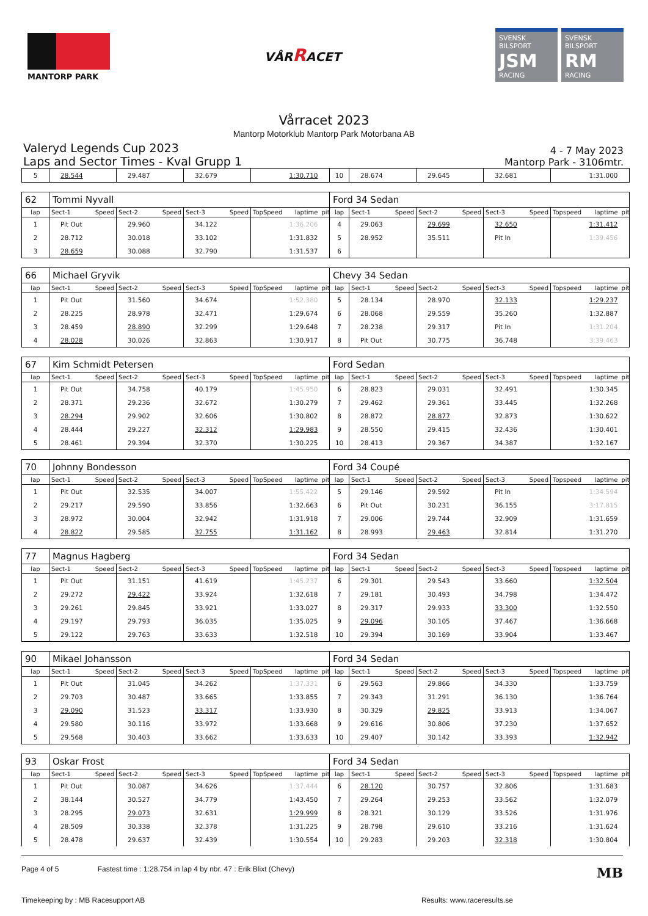MANTORP PARK
VÅRRACET
SVENSK BILSPORT
JSM
RACING
SVENSK BILSPORT
RM
RACING
Vårracet 2023
Mantorp Motorklub Mantorp Park Motorbana AB
Valeryd Legends Cup 2023
Laps and Sector Times - Kval Grupp 1
4 - 7 May 2023
Mantorp Park - 3106mtr.
| 5 | 28.544 | | 29.487 | | 32.679 | | | 1:30.710 | | 10 | 28.674 | | 29.645 | | 32.681 | | | 1:31.000 | |
| 62 | Tommi Nyvall | | | | | | | | | Ford 34 Sedan | | | | | | | | | |
| lap | Sect-1 | Speed | Sect-2 | Speed | Sect-3 | Speed | TopSpeed | laptime | pit | lap | Sect-1 | Speed | Sect-2 | Speed | Sect-3 | Speed | Topspeed | laptime | pit |
| 1 | Pit Out | | 29.960 | | 34.122 | | | 1:36.206 | | 4 | 29.063 | | 29.699 | | 32.650 | | | 1:31.412 | |
| 2 | 28.712 | | 30.018 | | 33.102 | | | 1:31.832 | | 5 | 28.952 | | 35.511 | | Pit In | | | 1:39.456 | |
| 3 | 28.659 | | 30.088 | | 32.790 | | | 1:31.537 | | 6 | | | | | | | | | |
| 66 | Michael Gryvik | | | | | | | | | Chevy 34 Sedan | | | | | | | | | |
| lap | Sect-1 | Speed | Sect-2 | Speed | Sect-3 | Speed | TopSpeed | laptime | pit | lap | Sect-1 | Speed | Sect-2 | Speed | Sect-3 | Speed | Topspeed | laptime | pit |
| 1 | Pit Out | | 31.560 | | 34.674 | | | 1:52.380 | | 5 | 28.134 | | 28.970 | | 32.133 | | | 1:29.237 | |
| 2 | 28.225 | | 28.978 | | 32.471 | | | 1:29.674 | | 6 | 28.068 | | 29.559 | | 35.260 | | | 1:32.887 | |
| 3 | 28.459 | | 28.890 | | 32.299 | | | 1:29.648 | | 7 | 28.238 | | 29.317 | | Pit In | | | 1:31.204 | |
| 4 | 28.028 | | 30.026 | | 32.863 | | | 1:30.917 | | 8 | Pit Out | | 30.775 | | 36.748 | | | 3:39.463 | |
| 67 | Kim Schmidt Petersen | | | | | | | | | Ford Sedan | | | | | | | | | |
| lap | Sect-1 | Speed | Sect-2 | Speed | Sect-3 | Speed | TopSpeed | laptime | pit | lap | Sect-1 | Speed | Sect-2 | Speed | Sect-3 | Speed | Topspeed | laptime | pit |
| 1 | Pit Out | | 34.758 | | 40.179 | | | 1:45.950 | | 6 | 28.823 | | 29.031 | | 32.491 | | | 1:30.345 | |
| 2 | 28.371 | | 29.236 | | 32.672 | | | 1:30.279 | | 7 | 29.462 | | 29.361 | | 33.445 | | | 1:32.268 | |
| 3 | 28.294 | | 29.902 | | 32.606 | | | 1:30.802 | | 8 | 28.872 | | 28.877 | | 32.873 | | | 1:30.622 | |
| 4 | 28.444 | | 29.227 | | 32.312 | | | 1:29.983 | | 9 | 28.550 | | 29.415 | | 32.436 | | | 1:30.401 | |
| 5 | 28.461 | | 29.394 | | 32.370 | | | 1:30.225 | | 10 | 28.413 | | 29.367 | | 34.387 | | | 1:32.167 | |
| 70 | Johnny Bondesson | | | | | | | | | Ford 34 Coupé | | | | | | | | | |
| lap | Sect-1 | Speed | Sect-2 | Speed | Sect-3 | Speed | TopSpeed | laptime | pit | lap | Sect-1 | Speed | Sect-2 | Speed | Sect-3 | Speed | Topspeed | laptime | pit |
| 1 | Pit Out | | 32.535 | | 34.007 | | | 1:55.422 | | 5 | 29.146 | | 29.592 | | Pit In | | | 1:34.594 | |
| 2 | 29.217 | | 29.590 | | 33.856 | | | 1:32.663 | | 6 | Pit Out | | 30.231 | | 36.155 | | | 3:17.815 | |
| 3 | 28.972 | | 30.004 | | 32.942 | | | 1:31.918 | | 7 | 29.006 | | 29.744 | | 32.909 | | | 1:31.659 | |
| 4 | 28.822 | | 29.585 | | 32.755 | | | 1:31.162 | | 8 | 28.993 | | 29.463 | | 32.814 | | | 1:31.270 | |
| 77 | Magnus Hagberg | | | | | | | | | Ford 34 Sedan | | | | | | | | | |
| lap | Sect-1 | Speed | Sect-2 | Speed | Sect-3 | Speed | TopSpeed | laptime | pit | lap | Sect-1 | Speed | Sect-2 | Speed | Sect-3 | Speed | Topspeed | laptime | pit |
| 1 | Pit Out | | 31.151 | | 41.619 | | | 1:45.237 | | 6 | 29.301 | | 29.543 | | 33.660 | | | 1:32.504 | |
| 2 | 29.272 | | 29.422 | | 33.924 | | | 1:32.618 | | 7 | 29.181 | | 30.493 | | 34.798 | | | 1:34.472 | |
| 3 | 29.261 | | 29.845 | | 33.921 | | | 1:33.027 | | 8 | 29.317 | | 29.933 | | 33.300 | | | 1:32.550 | |
| 4 | 29.197 | | 29.793 | | 36.035 | | | 1:35.025 | | 9 | 29.096 | | 30.105 | | 37.467 | | | 1:36.668 | |
| 5 | 29.122 | | 29.763 | | 33.633 | | | 1:32.518 | | 10 | 29.394 | | 30.169 | | 33.904 | | | 1:33.467 | |
| 90 | Mikael Johansson | | | | | | | | | Ford 34 Sedan | | | | | | | | | |
| lap | Sect-1 | Speed | Sect-2 | Speed | Sect-3 | Speed | TopSpeed | laptime | pit | lap | Sect-1 | Speed | Sect-2 | Speed | Sect-3 | Speed | Topspeed | laptime | pit |
| 1 | Pit Out | | 31.045 | | 34.262 | | | 1:37.331 | | 6 | 29.563 | | 29.866 | | 34.330 | | | 1:33.759 | |
| 2 | 29.703 | | 30.487 | | 33.665 | | | 1:33.855 | | 7 | 29.343 | | 31.291 | | 36.130 | | | 1:36.764 | |
| 3 | 29.090 | | 31.523 | | 33.317 | | | 1:33.930 | | 8 | 30.329 | | 29.825 | | 33.913 | | | 1:34.067 | |
| 4 | 29.580 | | 30.116 | | 33.972 | | | 1:33.668 | | 9 | 29.616 | | 30.806 | | 37.230 | | | 1:37.652 | |
| 5 | 29.568 | | 30.403 | | 33.662 | | | 1:33.633 | | 10 | 29.407 | | 30.142 | | 33.393 | | | 1:32.942 | |
| 93 | Oskar Frost | | | | | | | | | Ford 34 Sedan | | | | | | | | | |
| lap | Sect-1 | Speed | Sect-2 | Speed | Sect-3 | Speed | TopSpeed | laptime | pit | lap | Sect-1 | Speed | Sect-2 | Speed | Sect-3 | Speed | Topspeed | laptime | pit |
| 1 | Pit Out | | 30.087 | | 34.626 | | | 1:37.444 | | 6 | 28.120 | | 30.757 | | 32.806 | | | 1:31.683 | |
| 2 | 38.144 | | 30.527 | | 34.779 | | | 1:43.450 | | 7 | 29.264 | | 29.253 | | 33.562 | | | 1:32.079 | |
| 3 | 28.295 | | 29.073 | | 32.631 | | | 1:29.999 | | 8 | 28.321 | | 30.129 | | 33.526 | | | 1:31.976 | |
| 4 | 28.509 | | 30.338 | | 32.378 | | | 1:31.225 | | 9 | 28.798 | | 29.610 | | 33.216 | | | 1:31.624 | |
| 5 | 28.478 | | 29.637 | | 32.439 | | | 1:30.554 | | 10 | 29.283 | | 29.203 | | 32.318 | | | 1:30.804 | |
Page 4 of 5 Fastest time : 1:28.754 in lap 4 by nbr. 47 : Erik Blixt (Chevy)
MB
Timekeeping by : MB Racesupport AB
Results: www.raceresults.se